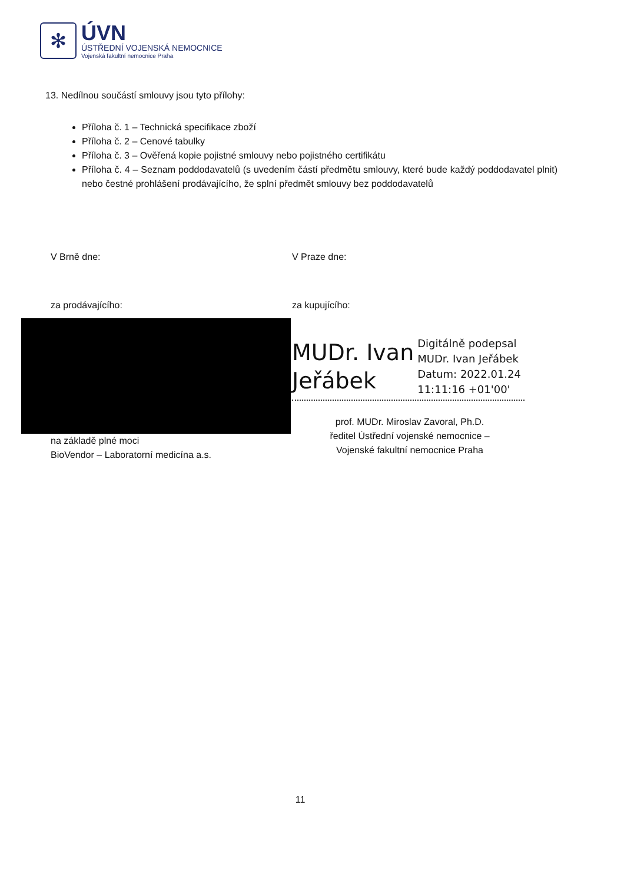✻
ÚVN
ÚSTŘEDNÍ VOJENSKÁ NEMOCNICE
Vojenská fakultní nemocnice Praha
13. Nedílnou součástí smlouvy jsou tyto přílohy:
Příloha č. 1 – Technická specifikace zboží
Příloha č. 2 – Cenové tabulky
Příloha č. 3 – Ověřená kopie pojistné smlouvy nebo pojistného certifikátu
Příloha č. 4 – Seznam poddodavatelů (s uvedením částí předmětu smlouvy, které bude každý poddodavatel plnit) nebo čestné prohlášení prodávajícího, že splní předmět smlouvy bez poddodavatelů
V Brně dne:
za prodávajícího:
na základě plné moci
BioVendor – Laboratorní medicína a.s.
V Praze dne:
za kupujícího:
MUDr. Ivan
Jeřábek
Digitálně podepsal
MUDr. Ivan Jeřábek
Datum: 2022.01.24
11:11:16 +01'00'
prof. MUDr. Miroslav Zavoral, Ph.D.
ředitel Ústřední vojenské nemocnice –
Vojenské fakultní nemocnice Praha
11